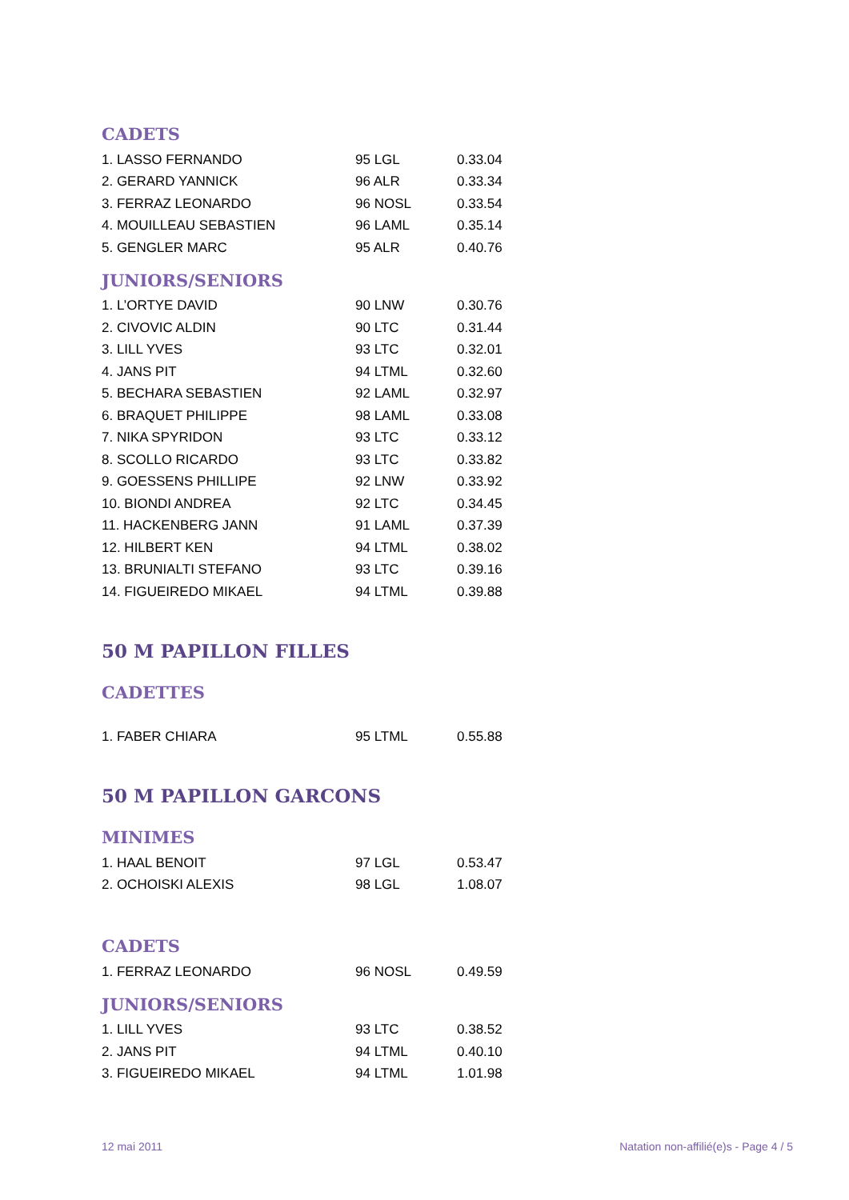CADETS
| 1. LASSO FERNANDO | 95 LGL | 0.33.04 |
| 2. GERARD YANNICK | 96 ALR | 0.33.34 |
| 3. FERRAZ LEONARDO | 96 NOSL | 0.33.54 |
| 4. MOUILLEAU SEBASTIEN | 96 LAML | 0.35.14 |
| 5. GENGLER MARC | 95 ALR | 0.40.76 |
JUNIORS/SENIORS
| 1. L’ORTYE DAVID | 90 LNW | 0.30.76 |
| 2. CIVOVIC ALDIN | 90 LTC | 0.31.44 |
| 3. LILL YVES | 93 LTC | 0.32.01 |
| 4. JANS PIT | 94 LTML | 0.32.60 |
| 5. BECHARA SEBASTIEN | 92 LAML | 0.32.97 |
| 6. BRAQUET PHILIPPE | 98 LAML | 0.33.08 |
| 7. NIKA SPYRIDON | 93 LTC | 0.33.12 |
| 8. SCOLLO RICARDO | 93 LTC | 0.33.82 |
| 9. GOESSENS PHILLIPE | 92 LNW | 0.33.92 |
| 10. BIONDI ANDREA | 92 LTC | 0.34.45 |
| 11. HACKENBERG JANN | 91 LAML | 0.37.39 |
| 12. HILBERT KEN | 94 LTML | 0.38.02 |
| 13. BRUNIALTI STEFANO | 93 LTC | 0.39.16 |
| 14. FIGUEIREDO MIKAEL | 94 LTML | 0.39.88 |
50 M PAPILLON FILLES
CADETTES
| 1. FABER CHIARA | 95 LTML | 0.55.88 |
50 M PAPILLON GARCONS
MINIMES
| 1. HAAL BENOIT | 97 LGL | 0.53.47 |
| 2. OCHOISKI ALEXIS | 98 LGL | 1.08.07 |
CADETS
| 1. FERRAZ LEONARDO | 96 NOSL | 0.49.59 |
JUNIORS/SENIORS
| 1. LILL YVES | 93 LTC | 0.38.52 |
| 2. JANS PIT | 94 LTML | 0.40.10 |
| 3. FIGUEIREDO MIKAEL | 94 LTML | 1.01.98 |
12 mai 2011 Natation non-affilié(e)s - Page 4 / 5